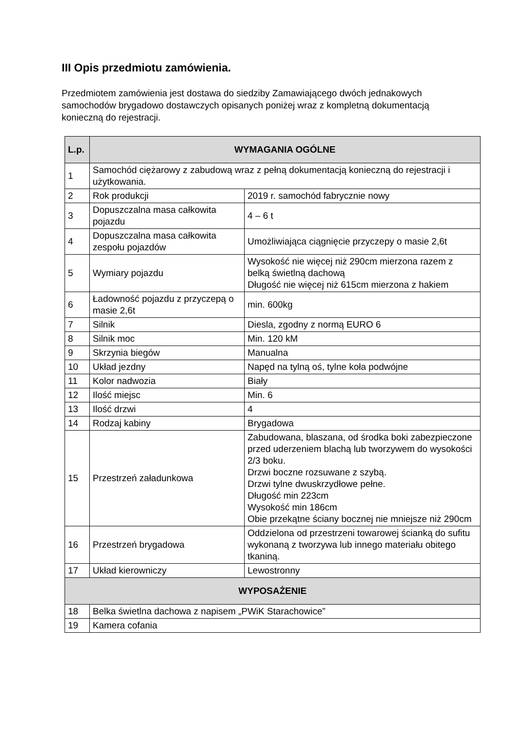III Opis przedmiotu zamówienia.
Przedmiotem zamówienia jest dostawa do siedziby Zamawiającego dwóch jednakowych samochodów brygadowo dostawczych opisanych poniżej wraz z kompletną dokumentacją konieczną do rejestracji.
| L.p. | WYMAGANIA OGÓLNE | |
| --- | --- | --- |
| 1 | Samochód ciężarowy z zabudową wraz z pełną dokumentacją konieczną do rejestracji i użytkowania. | |
| 2 | Rok produkcji | 2019 r. samochód fabrycznie nowy |
| 3 | Dopuszczalna masa całkowita pojazdu | 4 – 6 t |
| 4 | Dopuszczalna masa całkowita zespołu pojazdów | Umożliwiająca ciągnięcie przyczepy o masie 2,6t |
| 5 | Wymiary pojazdu | Wysokość nie więcej niż 290cm mierzona razem z belką świetlną dachową Długość nie więcej niż 615cm mierzona z hakiem |
| 6 | Ładowność pojazdu z przyczepą o masie 2,6t | min. 600kg |
| 7 | Silnik | Diesla, zgodny z normą EURO 6 |
| 8 | Silnik moc | Min. 120 kM |
| 9 | Skrzynia biegów | Manualna |
| 10 | Układ jezdny | Napęd na tylną oś, tylne koła podwójne |
| 11 | Kolor nadwozia | Biały |
| 12 | Ilość miejsc | Min. 6 |
| 13 | Ilość drzwi | 4 |
| 14 | Rodzaj kabiny | Brygadowa |
| 15 | Przestrzeń załadunkowa | Zabudowana, blaszana, od środka boki zabezpieczone przed uderzeniem blachą lub tworzywem do wysokości 2/3 boku. Drzwi boczne rozsuwane z szybą. Drzwi tylne dwuskrzydłowe pełne. Długość min 223cm Wysokość min 186cm Obie przekątne ściany bocznej nie mniejsze niż 290cm |
| 16 | Przestrzeń brygadowa | Oddzielona od przestrzeni towarowej ścianką do sufitu wykonaną z tworzywa lub innego materiału obitego tkaniną. |
| 17 | Układ kierowniczy | Lewostronny |
| WYPOSAŻENIE | | |
| 18 | Belka świetlna dachowa z napisem „PWiK Starachowice” | |
| 19 | Kamera cofania | |